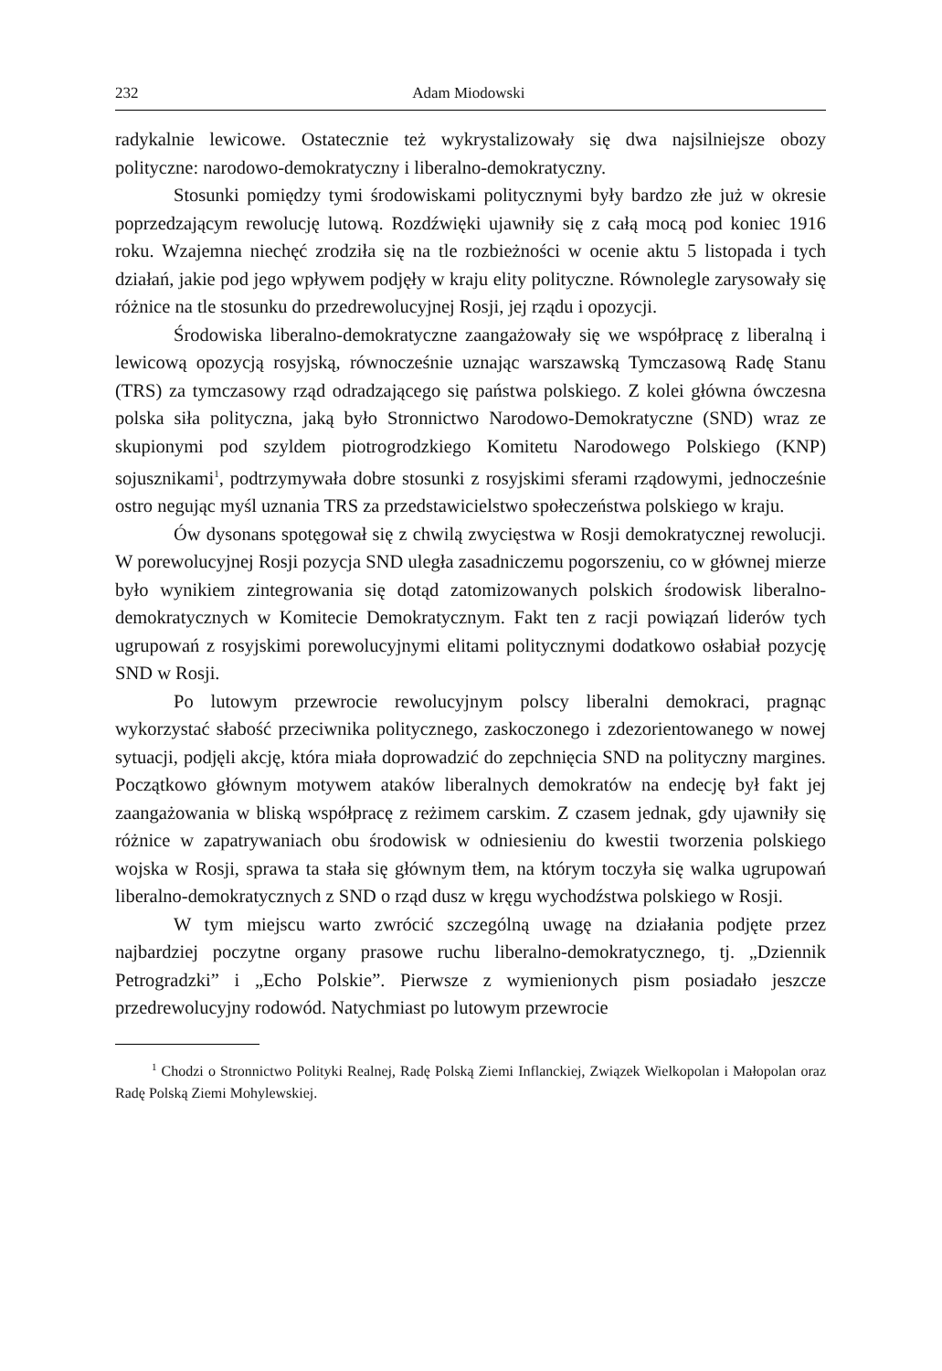232 Adam Miodowski
radykalnie lewicowe. Ostatecznie też wykrystalizowały się dwa najsilniejsze obozy polityczne: narodowo-demokratyczny i liberalno-demokratyczny.
Stosunki pomiędzy tymi środowiskami politycznymi były bardzo złe już w okresie poprzedzającym rewolucję lutową. Rozdźwięki ujawniły się z całą mocą pod koniec 1916 roku. Wzajemna niechęć zrodziła się na tle rozbieżności w ocenie aktu 5 listopada i tych działań, jakie pod jego wpływem podjęły w kraju elity polityczne. Równolegle zarysowały się różnice na tle stosunku do przedrewolucyjnej Rosji, jej rządu i opozycji.
Środowiska liberalno-demokratyczne zaangażowały się we współpracę z liberalną i lewicową opozycją rosyjską, równocześnie uznając warszawską Tymczasową Radę Stanu (TRS) za tymczasowy rząd odradzającego się państwa polskiego. Z kolei główna ówczesna polska siła polityczna, jaką było Stronnictwo Narodowo-Demokratyczne (SND) wraz ze skupionymi pod szyldem piotrogrodzkiego Komitetu Narodowego Polskiego (KNP) sojusznikami<sup>1</sup>, podtrzymywała dobre stosunki z rosyjskimi sferami rządowymi, jednocześnie ostro negując myśl uznania TRS za przedstawicielstwo społeczeństwa polskiego w kraju.
Ów dysonans spotęgował się z chwilą zwycięstwa w Rosji demokratycznej rewolucji. W porewolucyjnej Rosji pozycja SND uległa zasadniczemu pogorszeniu, co w głównej mierze było wynikiem zintegrowania się dotąd zatomizowanych polskich środowisk liberalno-demokratycznych w Komitecie Demokratycznym. Fakt ten z racji powiązań liderów tych ugrupowań z rosyjskimi porewolucyjnymi elitami politycznymi dodatkowo osłabiał pozycję SND w Rosji.
Po lutowym przewrocie rewolucyjnym polscy liberalni demokraci, pragnąc wykorzystać słabość przeciwnika politycznego, zaskoczonego i zdezorientowanego w nowej sytuacji, podjęli akcję, która miała doprowadzić do zepchnięcia SND na polityczny margines. Początkowo głównym motywem ataków liberalnych demokratów na endecję był fakt jej zaangażowania w bliską współpracę z reżimem carskim. Z czasem jednak, gdy ujawniły się różnice w zapatrywaniach obu środowisk w odniesieniu do kwestii tworzenia polskiego wojska w Rosji, sprawa ta stała się głównym tłem, na którym toczyła się walka ugrupowań liberalno-demokratycznych z SND o rząd dusz w kręgu wychodźstwa polskiego w Rosji.
W tym miejscu warto zwrócić szczególną uwagę na działania podjęte przez najbardziej poczytne organy prasowe ruchu liberalno-demokratycznego, tj. „Dziennik Petrogradzki” i „Echo Polskie”. Pierwsze z wymienionych pism posiadało jeszcze przedrewolucyjny rodowód. Natychmiast po lutowym przewrocie
<sup>1</sup> Chodzi o Stronnictwo Polityki Realnej, Radę Polską Ziemi Inflanckiej, Związek Wielkopolan i Małopolan oraz Radę Polską Ziemi Mohylewskiej.